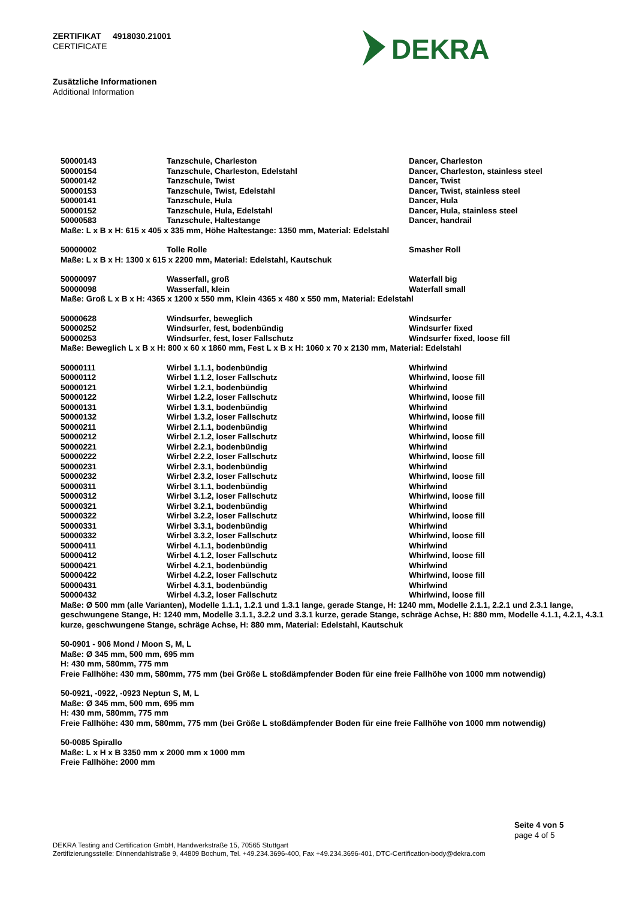ZERTIFIKAT 4918030.21001
CERTIFICATE
DEKRA
Zusätzliche Informationen
Additional Information
| 50000143 | Tanzschule, Charleston | Dancer, Charleston |
| 50000154 | Tanzschule, Charleston, Edelstahl | Dancer, Charleston, stainless steel |
| 50000142 | Tanzschule, Twist | Dancer, Twist |
| 50000153 | Tanzschule, Twist, Edelstahl | Dancer, Twist, stainless steel |
| 50000141 | Tanzschule, Hula | Dancer, Hula |
| 50000152 | Tanzschule, Hula, Edelstahl | Dancer, Hula, stainless steel |
| 50000583 | Tanzschule, Haltestange | Dancer, handrail |
Maße: L x B x H: 615 x 405 x 335 mm, Höhe Haltestange: 1350 mm, Material: Edelstahl
| 50000002 | Tolle Rolle | Smasher Roll |
Maße: L x B x H: 1300 x 615 x 2200 mm, Material: Edelstahl, Kautschuk
| 50000097 | Wasserfall, groß | Waterfall big |
| 50000098 | Wasserfall, klein | Waterfall small |
Maße: Groß L x B x H: 4365 x 1200 x 550 mm, Klein 4365 x 480 x 550 mm, Material: Edelstahl
| 50000628 | Windsurfer, beweglich | Windsurfer |
| 50000252 | Windsurfer, fest, bodenbündig | Windsurfer fixed |
| 50000253 | Windsurfer, fest, loser Fallschutz | Windsurfer fixed, loose fill |
Maße: Beweglich L x B x H: 800 x 60 x 1860 mm, Fest L x B x H: 1060 x 70 x 2130 mm, Material: Edelstahl
| 50000111 | Wirbel 1.1.1, bodenbündig | Whirlwind |
| 50000112 | Wirbel 1.1.2, loser Fallschutz | Whirlwind, loose fill |
| 50000121 | Wirbel 1.2.1, bodenbündig | Whirlwind |
| 50000122 | Wirbel 1.2.2, loser Fallschutz | Whirlwind, loose fill |
| 50000131 | Wirbel 1.3.1, bodenbündig | Whirlwind |
| 50000132 | Wirbel 1.3.2, loser Fallschutz | Whirlwind, loose fill |
| 50000211 | Wirbel 2.1.1, bodenbündig | Whirlwind |
| 50000212 | Wirbel 2.1.2, loser Fallschutz | Whirlwind, loose fill |
| 50000221 | Wirbel 2.2.1, bodenbündig | Whirlwind |
| 50000222 | Wirbel 2.2.2, loser Fallschutz | Whirlwind, loose fill |
| 50000231 | Wirbel 2.3.1, bodenbündig | Whirlwind |
| 50000232 | Wirbel 2.3.2, loser Fallschutz | Whirlwind, loose fill |
| 50000311 | Wirbel 3.1.1, bodenbündig | Whirlwind |
| 50000312 | Wirbel 3.1.2, loser Fallschutz | Whirlwind, loose fill |
| 50000321 | Wirbel 3.2.1, bodenbündig | Whirlwind |
| 50000322 | Wirbel 3.2.2, loser Fallschutz | Whirlwind, loose fill |
| 50000331 | Wirbel 3.3.1, bodenbündig | Whirlwind |
| 50000332 | Wirbel 3.3.2, loser Fallschutz | Whirlwind, loose fill |
| 50000411 | Wirbel 4.1.1, bodenbündig | Whirlwind |
| 50000412 | Wirbel 4.1.2, loser Fallschutz | Whirlwind, loose fill |
| 50000421 | Wirbel 4.2.1, bodenbündig | Whirlwind |
| 50000422 | Wirbel 4.2.2, loser Fallschutz | Whirlwind, loose fill |
| 50000431 | Wirbel 4.3.1, bodenbündig | Whirlwind |
| 50000432 | Wirbel 4.3.2, loser Fallschutz | Whirlwind, loose fill |
Maße: Ø 500 mm (alle Varianten), Modelle 1.1.1, 1.2.1 und 1.3.1 lange, gerade Stange, H: 1240 mm, Modelle 2.1.1, 2.2.1 und 2.3.1 lange, geschwungene Stange, H: 1240 mm, Modelle 3.1.1, 3.2.2 und 3.3.1 kurze, gerade Stange, schräge Achse, H: 880 mm, Modelle 4.1.1, 4.2.1, 4.3.1 kurze, geschwungene Stange, schräge Achse, H: 880 mm, Material: Edelstahl, Kautschuk
50-0901 - 906 Mond / Moon S, M, L
Maße: Ø 345 mm, 500 mm, 695 mm
H: 430 mm, 580mm, 775 mm
Freie Fallhöhe: 430 mm, 580mm, 775 mm (bei Größe L stoßdämpfender Boden für eine freie Fallhöhe von 1000 mm notwendig)
50-0921, -0922, -0923 Neptun S, M, L
Maße: Ø 345 mm, 500 mm, 695 mm
H: 430 mm, 580mm, 775 mm
Freie Fallhöhe: 430 mm, 580mm, 775 mm (bei Größe L stoßdämpfender Boden für eine freie Fallhöhe von 1000 mm notwendig)
50-0085 Spirallo
Maße: L x H x B 3350 mm x 2000 mm x 1000 mm
Freie Fallhöhe: 2000 mm
Seite 4 von 5
page 4 of 5
DEKRA Testing and Certification GmbH, Handwerkstraße 15, 70565 Stuttgart
Zertifizierungsstelle: Dinnendahlstraße 9, 44809 Bochum, Tel. +49.234.3696-400, Fax +49.234.3696-401, DTC-Certification-body@dekra.com